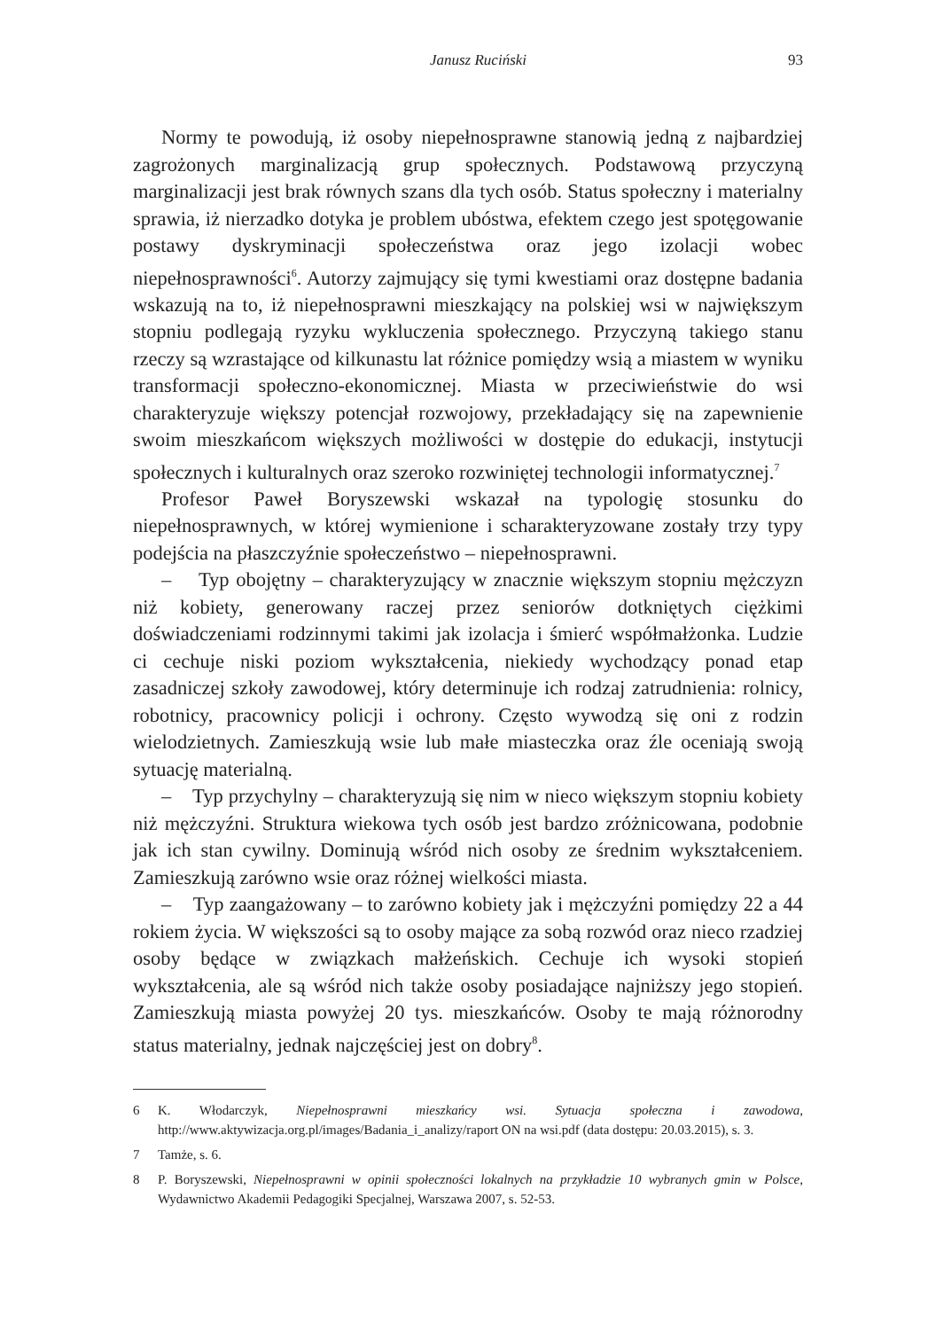Janusz Ruciński 93
Normy te powodują, iż osoby niepełnosprawne stanowią jedną z najbardziej zagrożonych marginalizacją grup społecznych. Podstawową przyczyną marginalizacji jest brak równych szans dla tych osób. Status społeczny i materialny sprawia, iż nierzadko dotyka je problem ubóstwa, efektem czego jest spotęgowanie postawy dyskryminacji społeczeństwa oraz jego izolacji wobec niepełnosprawności<sup>6</sup>. Autorzy zajmujący się tymi kwestiami oraz dostępne badania wskazują na to, iż niepełnosprawni mieszkający na polskiej wsi w największym stopniu podlegają ryzyku wykluczenia społecznego. Przyczyną takiego stanu rzeczy są wzrastające od kilkunastu lat różnice pomiędzy wsią a miastem w wyniku transformacji społeczno-ekonomicznej. Miasta w przeciwieństwie do wsi charakteryzuje większy potencjał rozwojowy, przekładający się na zapewnienie swoim mieszkańcom większych możliwości w dostępie do edukacji, instytucji społecznych i kulturalnych oraz szeroko rozwiniętej technologii informatycznej.<sup>7</sup>
Profesor Paweł Boryszewski wskazał na typologię stosunku do niepełnosprawnych, w której wymienione i scharakteryzowane zostały trzy typy podejścia na płaszczyźnie społeczeństwo – niepełnosprawni.
– Typ obojętny – charakteryzujący w znacznie większym stopniu mężczyzn niż kobiety, generowany raczej przez seniorów dotkniętych ciężkimi doświadczeniami rodzinnymi takimi jak izolacja i śmierć współmałżonka. Ludzie ci cechuje niski poziom wykształcenia, niekiedy wychodzący ponad etap zasadniczej szkoły zawodowej, który determinuje ich rodzaj zatrudnienia: rolnicy, robotnicy, pracownicy policji i ochrony. Często wywodzą się oni z rodzin wielodzietnych. Zamieszkują wsie lub małe miasteczka oraz źle oceniają swoją sytuację materialną.
– Typ przychylny – charakteryzują się nim w nieco większym stopniu kobiety niż mężczyźni. Struktura wiekowa tych osób jest bardzo zróżnicowana, podobnie jak ich stan cywilny. Dominują wśród nich osoby ze średnim wykształceniem. Zamieszkują zarówno wsie oraz różnej wielkości miasta.
– Typ zaangażowany – to zarówno kobiety jak i mężczyźni pomiędzy 22 a 44 rokiem życia. W większości są to osoby mające za sobą rozwód oraz nieco rzadziej osoby będące w związkach małżeńskich. Cechuje ich wysoki stopień wykształcenia, ale są wśród nich także osoby posiadające najniższy jego stopień. Zamieszkują miasta powyżej 20 tys. mieszkańców. Osoby te mają różnorodny status materialny, jednak najczęściej jest on dobry<sup>8</sup>.
6 K. Włodarczyk, Niepełnosprawni mieszkańcy wsi. Sytuacja społeczna i zawodowa, http://www.aktywizacja.org.pl/images/Badania_i_analizy/raport ON na wsi.pdf (data dostępu: 20.03.2015), s. 3.
7 Tamże, s. 6.
8 P. Boryszewski, Niepełnosprawni w opinii społeczności lokalnych na przykładzie 10 wybranych gmin w Polsce, Wydawnictwo Akademii Pedagogiki Specjalnej, Warszawa 2007, s. 52-53.